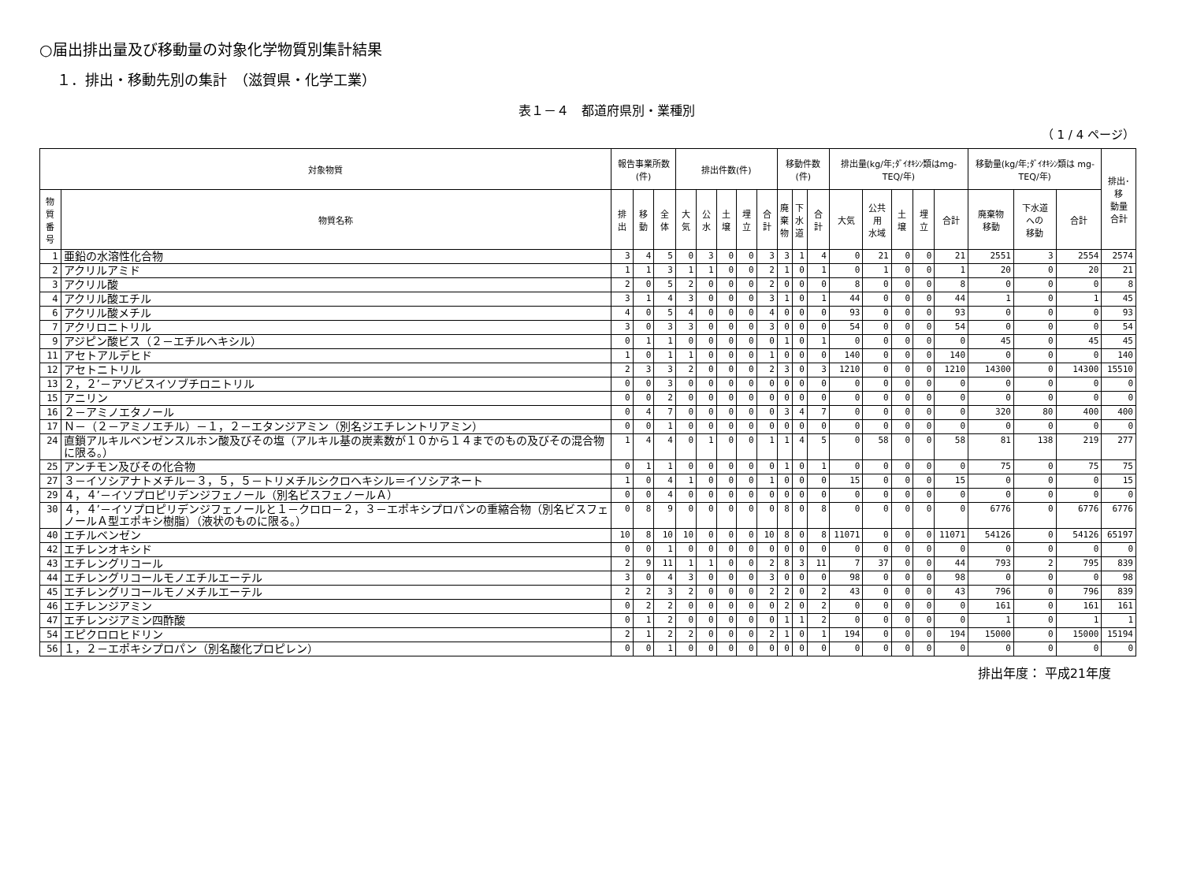○届出排出量及び移動量の対象化学物質別集計結果
１．排出・移動先別の集計　（滋賀県・化学工業）
表１－４　都道府県別・業種別
（ 1 / 4 ページ）
| 対象物質 | | 報告事業所数(件) | | | 排出件数(件) | | | | | 移動件数(件) | | | 排出量(kg/年;ﾀﾞｲｵｷｼﾝ類はmg-TEQ/年) | | | | | 移動量(kg/年;ﾀﾞｲｵｷｼﾝ類は mg-TEQ/年) | | | 排出･移 動量 合計 |
| --- | --- | --- | --- | --- | --- | --- | --- | --- | --- | --- | --- | --- | --- | --- | --- | --- | --- | --- | --- | --- | --- |
| 物質 番号 | 物質名称 | 排出 | 移動 | 全体 | 大気 | 公水 | 土壌 | 埋立 | 合計 | 廃 棄 物 | 下 水 道 | 合計 | 大気 | 公共用 水域 | 土壌 | 埋立 | 合計 | 廃棄物 移動 | 下水道 への 移動 | 合計 | |
| 1 | 亜鉛の水溶性化合物 | 3 | 4 | 5 | 0 | 3 | 0 | 0 | 3 | 3 | 1 | 4 | 0 | 21 | 0 | 0 | 21 | 2551 | 3 | 2554 | 2574 |
| 2 | アクリルアミド | 1 | 1 | 3 | 1 | 1 | 0 | 0 | 2 | 1 | 0 | 1 | 0 | 1 | 0 | 0 | 1 | 20 | 0 | 20 | 21 |
| 3 | アクリル酸 | 2 | 0 | 5 | 2 | 0 | 0 | 0 | 2 | 0 | 0 | 0 | 8 | 0 | 0 | 0 | 8 | 0 | 0 | 0 | 8 |
| 4 | アクリル酸エチル | 3 | 1 | 4 | 3 | 0 | 0 | 0 | 3 | 1 | 0 | 1 | 44 | 0 | 0 | 0 | 44 | 1 | 0 | 1 | 45 |
| 6 | アクリル酸メチル | 4 | 0 | 5 | 4 | 0 | 0 | 0 | 4 | 0 | 0 | 0 | 93 | 0 | 0 | 0 | 93 | 0 | 0 | 0 | 93 |
| 7 | アクリロニトリル | 3 | 0 | 3 | 3 | 0 | 0 | 0 | 3 | 0 | 0 | 0 | 54 | 0 | 0 | 0 | 54 | 0 | 0 | 0 | 54 |
| 9 | アジピン酸ビス（２－エチルヘキシル） | 0 | 1 | 1 | 0 | 0 | 0 | 0 | 0 | 1 | 0 | 1 | 0 | 0 | 0 | 0 | 0 | 45 | 0 | 45 | 45 |
| 11 | アセトアルデヒド | 1 | 0 | 1 | 1 | 0 | 0 | 0 | 1 | 0 | 0 | 0 | 140 | 0 | 0 | 0 | 140 | 0 | 0 | 0 | 140 |
| 12 | アセトニトリル | 2 | 3 | 3 | 2 | 0 | 0 | 0 | 2 | 3 | 0 | 3 | 1210 | 0 | 0 | 0 | 1210 | 14300 | 0 | 14300 | 15510 |
| 13 | ２，２’－アゾビスイソブチロニトリル | 0 | 0 | 3 | 0 | 0 | 0 | 0 | 0 | 0 | 0 | 0 | 0 | 0 | 0 | 0 | 0 | 0 | 0 | 0 | 0 |
| 15 | アニリン | 0 | 0 | 2 | 0 | 0 | 0 | 0 | 0 | 0 | 0 | 0 | 0 | 0 | 0 | 0 | 0 | 0 | 0 | 0 | 0 |
| 16 | ２－アミノエタノール | 0 | 4 | 7 | 0 | 0 | 0 | 0 | 0 | 3 | 4 | 7 | 0 | 0 | 0 | 0 | 0 | 320 | 80 | 400 | 400 |
| 17 | Ｎ－（２－アミノエチル）－１，２－エタンジアミン（別名ジエチレントリアミン） | 0 | 0 | 1 | 0 | 0 | 0 | 0 | 0 | 0 | 0 | 0 | 0 | 0 | 0 | 0 | 0 | 0 | 0 | 0 | 0 |
| 24 | 直鎖アルキルベンゼンスルホン酸及びその塩（アルキル基の炭素数が１０から１４までのもの及びその混合物に限る。） | 1 | 4 | 4 | 0 | 1 | 0 | 0 | 1 | 1 | 4 | 5 | 0 | 58 | 0 | 0 | 58 | 81 | 138 | 219 | 277 |
| 25 | アンチモン及びその化合物 | 0 | 1 | 1 | 0 | 0 | 0 | 0 | 0 | 1 | 0 | 1 | 0 | 0 | 0 | 0 | 0 | 75 | 0 | 75 | 75 |
| 27 | ３－イソシアナトメチル－３，５，５－トリメチルシクロヘキシル＝イソシアネート | 1 | 0 | 4 | 1 | 0 | 0 | 0 | 1 | 0 | 0 | 0 | 15 | 0 | 0 | 0 | 15 | 0 | 0 | 0 | 15 |
| 29 | ４，４’－イソプロピリデンジフェノール（別名ビスフェノールＡ） | 0 | 0 | 4 | 0 | 0 | 0 | 0 | 0 | 0 | 0 | 0 | 0 | 0 | 0 | 0 | 0 | 0 | 0 | 0 | 0 |
| 30 | ４，４’－イソプロピリデンジフェノールと１－クロロ－２，３－エポキシプロパンの重縮合物（別名ビスフェノールＡ型エポキシ樹脂）（液状のものに限る。） | 0 | 8 | 9 | 0 | 0 | 0 | 0 | 0 | 8 | 0 | 8 | 0 | 0 | 0 | 0 | 0 | 6776 | 0 | 6776 | 6776 |
| 40 | エチルベンゼン | 10 | 8 | 10 | 10 | 0 | 0 | 0 | 10 | 8 | 0 | 8 | 11071 | 0 | 0 | 0 | 11071 | 54126 | 0 | 54126 | 65197 |
| 42 | エチレンオキシド | 0 | 0 | 1 | 0 | 0 | 0 | 0 | 0 | 0 | 0 | 0 | 0 | 0 | 0 | 0 | 0 | 0 | 0 | 0 | 0 |
| 43 | エチレングリコール | 2 | 9 | 11 | 1 | 1 | 0 | 0 | 2 | 8 | 3 | 11 | 7 | 37 | 0 | 0 | 44 | 793 | 2 | 795 | 839 |
| 44 | エチレングリコールモノエチルエーテル | 3 | 0 | 4 | 3 | 0 | 0 | 0 | 3 | 0 | 0 | 0 | 98 | 0 | 0 | 0 | 98 | 0 | 0 | 0 | 98 |
| 45 | エチレングリコールモノメチルエーテル | 2 | 2 | 3 | 2 | 0 | 0 | 0 | 2 | 2 | 0 | 2 | 43 | 0 | 0 | 0 | 43 | 796 | 0 | 796 | 839 |
| 46 | エチレンジアミン | 0 | 2 | 2 | 0 | 0 | 0 | 0 | 0 | 2 | 0 | 2 | 0 | 0 | 0 | 0 | 0 | 161 | 0 | 161 | 161 |
| 47 | エチレンジアミン四酢酸 | 0 | 1 | 2 | 0 | 0 | 0 | 0 | 0 | 1 | 1 | 2 | 0 | 0 | 0 | 0 | 0 | 1 | 0 | 1 | 1 |
| 54 | エピクロロヒドリン | 2 | 1 | 2 | 2 | 0 | 0 | 0 | 2 | 1 | 0 | 1 | 194 | 0 | 0 | 0 | 194 | 15000 | 0 | 15000 | 15194 |
| 56 | １，２－エポキシプロパン（別名酸化プロピレン） | 0 | 0 | 1 | 0 | 0 | 0 | 0 | 0 | 0 | 0 | 0 | 0 | 0 | 0 | 0 | 0 | 0 | 0 | 0 | 0 |
排出年度： 平成21年度